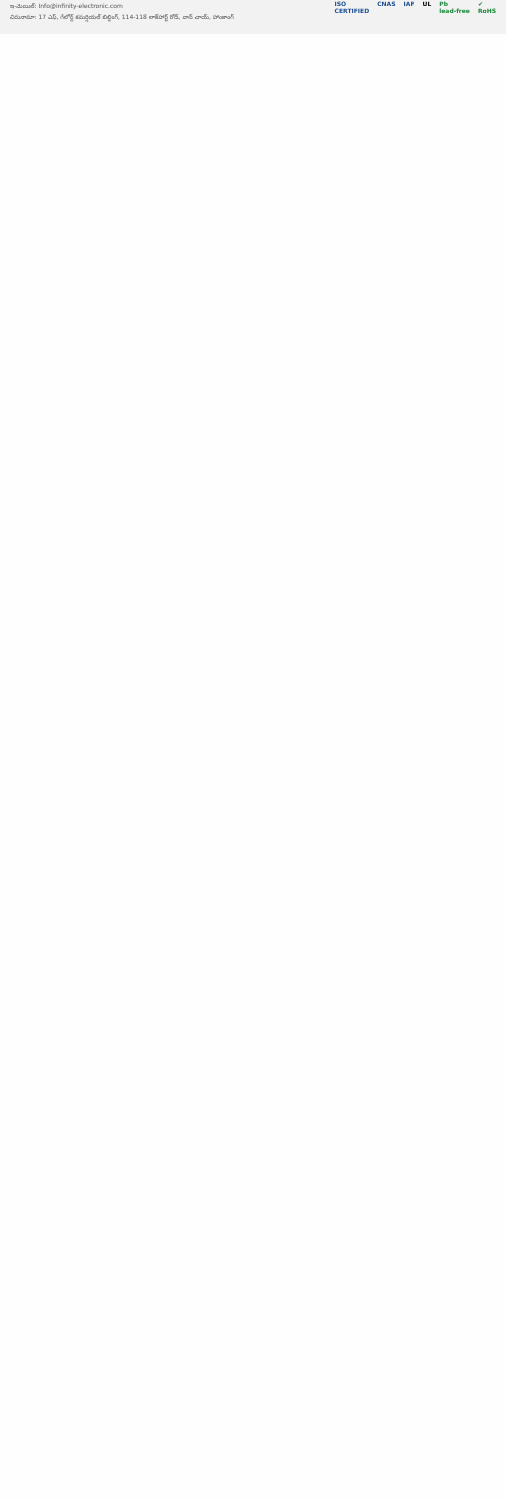ఇ-మెయిల్: Info@infinity-electronic.com
చిరునామా: 17 ఎఫ్, గేలోర్డ్ కమర్షియల్ బిల్డింగ్, 114-118 లాక్‌హార్ట్ రోడ్, వాన్ చాయ్, హాంకాంగ్
ISO
CERTIFIED CNAS IAF UL Pb
lead-free ✔
RoHS